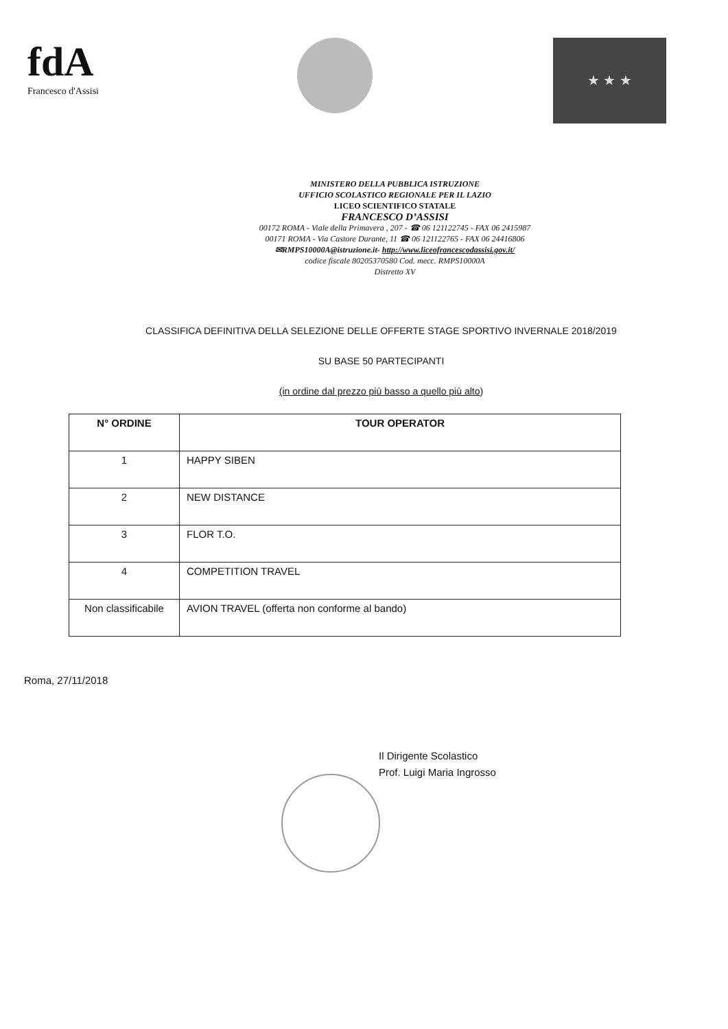fdA
Francesco d'Assisi
★ ★ ★
MINISTERO DELLA PUBBLICA ISTRUZIONE
UFFICIO SCOLASTICO REGIONALE PER IL LAZIO
LICEO SCIENTIFICO STATALE
FRANCESCO D’ASSISI
00172 ROMA - Viale della Primavera , 207 - ☎ 06 121122745 - FAX 06 2415987
00171 ROMA - Via Castore Durante, 11 ☎ 06 121122765 - FAX 06 24416806
✉RMPS10000A@istruzione.it- http://www.liceofrancescodassisi.gov.it/
codice fiscale 80205370580 Cod. mecc. RMPS10000A
Distretto XV
CLASSIFICA DEFINITIVA DELLA SELEZIONE DELLE OFFERTE STAGE SPORTIVO INVERNALE 2018/2019
SU BASE 50 PARTECIPANTI
(in ordine dal prezzo più basso a quello più alto)
| N° ORDINE | TOUR OPERATOR |
| --- | --- |
| 1 | HAPPY SIBEN |
| 2 | NEW DISTANCE |
| 3 | FLOR T.O. |
| 4 | COMPETITION TRAVEL |
| Non classificabile | AVION TRAVEL (offerta non conforme al bando) |
Roma, 27/11/2018
Il Dirigente Scolastico
Prof. Luigi Maria Ingrosso